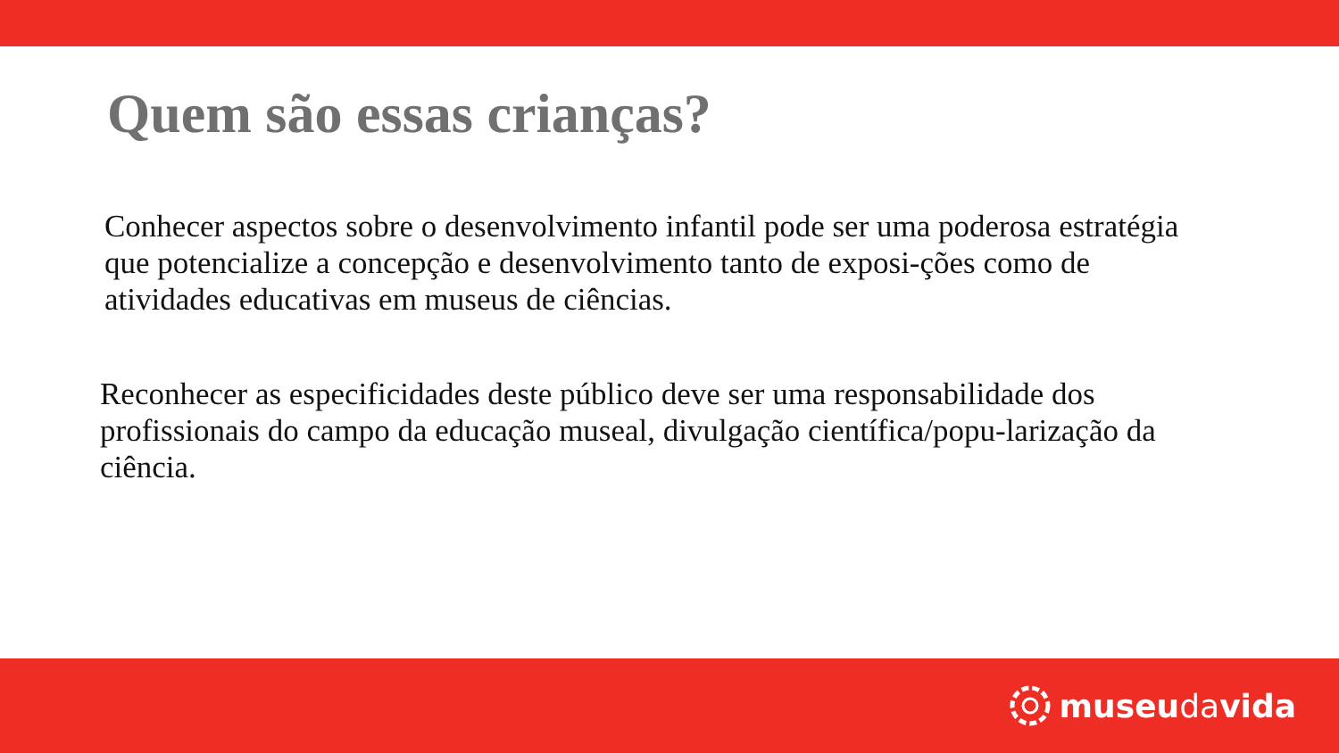Quem são essas crianças?
Conhecer aspectos sobre o desenvolvimento infantil pode ser uma poderosa estratégia que potencialize a concepção e desenvolvimento tanto de exposi-ções como de atividades educativas em museus de ciências.
Reconhecer as especificidades deste público deve ser uma responsabilidade dos profissionais do campo da educação museal, divulgação científica/popu-larização da ciência.
museudavida